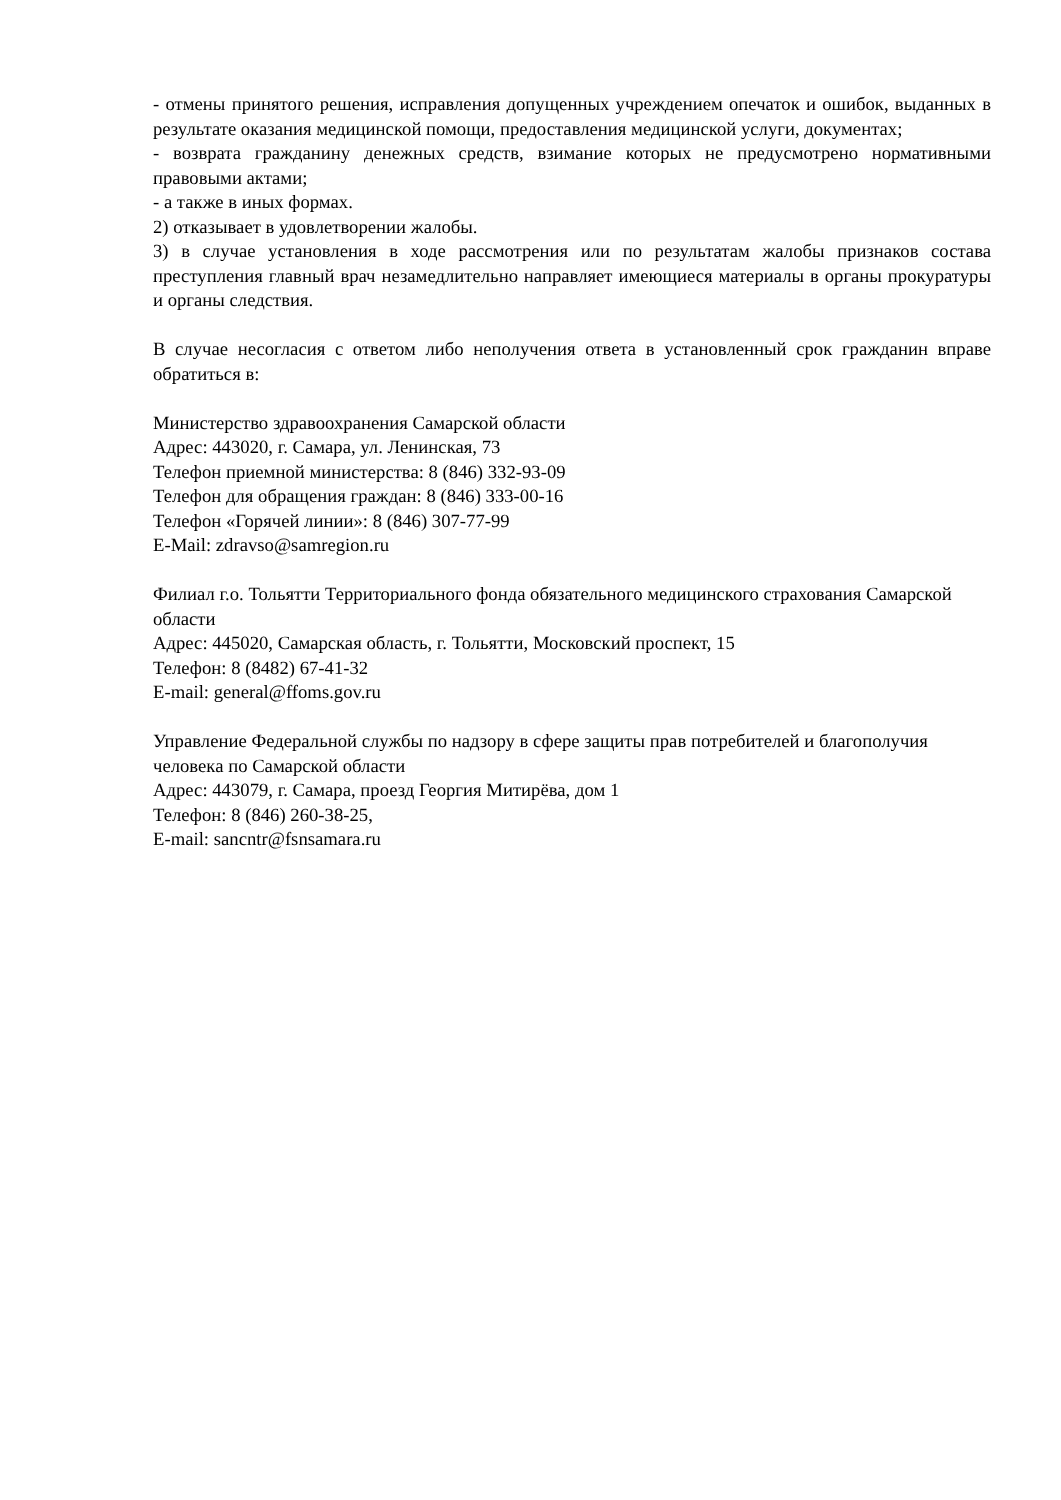- отмены принятого решения, исправления допущенных учреждением опечаток и ошибок, выданных в результате оказания медицинской помощи, предоставления медицинской услуги, документах;
- возврата гражданину денежных средств, взимание которых не предусмотрено нормативными правовыми актами;
- а также в иных формах.
2) отказывает в удовлетворении жалобы.
3) в случае установления в ходе рассмотрения или по результатам жалобы признаков состава преступления главный врач незамедлительно направляет имеющиеся материалы в органы прокуратуры и органы следствия.
В случае несогласия с ответом либо неполучения ответа в установленный срок гражданин вправе обратиться в:
Министерство здравоохранения Самарской области
Адрес: 443020, г. Самара, ул. Ленинская, 73
Телефон приемной министерства: 8 (846) 332-93-09
Телефон для обращения граждан: 8 (846) 333-00-16
Телефон «Горячей линии»: 8 (846) 307-77-99
E-Mail: zdravso@samregion.ru
Филиал г.о. Тольятти Территориального фонда обязательного медицинского страхования Самарской области
Адрес: 445020, Самарская область, г. Тольятти, Московский проспект, 15
Телефон: 8 (8482) 67-41-32
E-mail: general@ffoms.gov.ru
Управление Федеральной службы по надзору в сфере защиты прав потребителей и благополучия человека по Самарской области
Адрес: 443079, г. Самара, проезд Георгия Митирёва, дом 1
Телефон: 8 (846) 260-38-25,
E-mail: sancntr@fsnsamara.ru